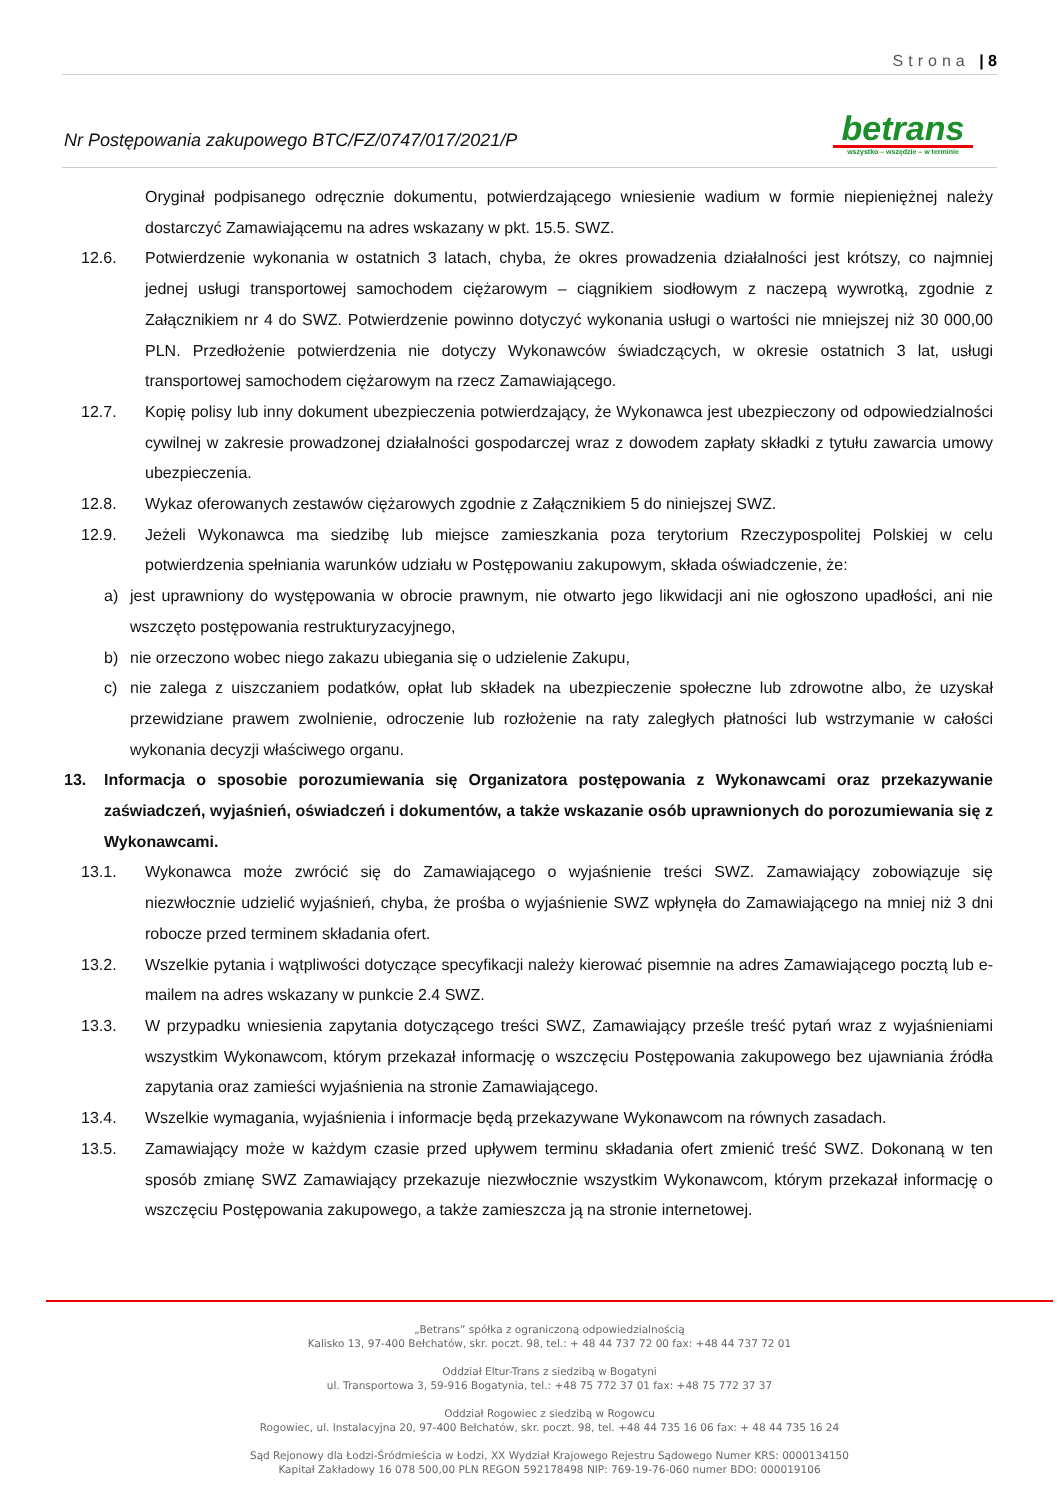Strona | 8
Nr Postępowania zakupowego BTC/FZ/0747/017/2021/P
betrans
wszystko – wszędzie – w terminie
Oryginał podpisanego odręcznie dokumentu, potwierdzającego wniesienie wadium w formie niepieniężnej należy dostarczyć Zamawiającemu na adres wskazany w pkt. 15.5. SWZ.
12.6. Potwierdzenie wykonania w ostatnich 3 latach, chyba, że okres prowadzenia działalności jest krótszy, co najmniej jednej usługi transportowej samochodem ciężarowym – ciągnikiem siodłowym z naczepą wywrotką, zgodnie z Załącznikiem nr 4 do SWZ. Potwierdzenie powinno dotyczyć wykonania usługi o wartości nie mniejszej niż 30 000,00 PLN. Przedłożenie potwierdzenia nie dotyczy Wykonawców świadczących, w okresie ostatnich 3 lat, usługi transportowej samochodem ciężarowym na rzecz Zamawiającego.
12.7. Kopię polisy lub inny dokument ubezpieczenia potwierdzający, że Wykonawca jest ubezpieczony od odpowiedzialności cywilnej w zakresie prowadzonej działalności gospodarczej wraz z dowodem zapłaty składki z tytułu zawarcia umowy ubezpieczenia.
12.8. Wykaz oferowanych zestawów ciężarowych zgodnie z Załącznikiem 5 do niniejszej SWZ.
12.9. Jeżeli Wykonawca ma siedzibę lub miejsce zamieszkania poza terytorium Rzeczypospolitej Polskiej w celu potwierdzenia spełniania warunków udziału w Postępowaniu zakupowym, składa oświadczenie, że:
a) jest uprawniony do występowania w obrocie prawnym, nie otwarto jego likwidacji ani nie ogłoszono upadłości, ani nie wszczęto postępowania restrukturyzacyjnego,
b) nie orzeczono wobec niego zakazu ubiegania się o udzielenie Zakupu,
c) nie zalega z uiszczaniem podatków, opłat lub składek na ubezpieczenie społeczne lub zdrowotne albo, że uzyskał przewidziane prawem zwolnienie, odroczenie lub rozłożenie na raty zaległych płatności lub wstrzymanie w całości wykonania decyzji właściwego organu.
13. Informacja o sposobie porozumiewania się Organizatora postępowania z Wykonawcami oraz przekazywanie zaświadczeń, wyjaśnień, oświadczeń i dokumentów, a także wskazanie osób uprawnionych do porozumiewania się z Wykonawcami.
13.1. Wykonawca może zwrócić się do Zamawiającego o wyjaśnienie treści SWZ. Zamawiający zobowiązuje się niezwłocznie udzielić wyjaśnień, chyba, że prośba o wyjaśnienie SWZ wpłynęła do Zamawiającego na mniej niż 3 dni robocze przed terminem składania ofert.
13.2. Wszelkie pytania i wątpliwości dotyczące specyfikacji należy kierować pisemnie na adres Zamawiającego pocztą lub e-mailem na adres wskazany w punkcie 2.4 SWZ.
13.3. W przypadku wniesienia zapytania dotyczącego treści SWZ, Zamawiający prześle treść pytań wraz z wyjaśnieniami wszystkim Wykonawcom, którym przekazał informację o wszczęciu Postępowania zakupowego bez ujawniania źródła zapytania oraz zamieści wyjaśnienia na stronie Zamawiającego.
13.4. Wszelkie wymagania, wyjaśnienia i informacje będą przekazywane Wykonawcom na równych zasadach.
13.5. Zamawiający może w każdym czasie przed upływem terminu składania ofert zmienić treść SWZ. Dokonaną w ten sposób zmianę SWZ Zamawiający przekazuje niezwłocznie wszystkim Wykonawcom, którym przekazał informację o wszczęciu Postępowania zakupowego, a także zamieszcza ją na stronie internetowej.
„Betrans” spółka z ograniczoną odpowiedzialnością
Kalisko 13, 97-400 Bełchatów, skr. poczt. 98, tel.: + 48 44 737 72 00 fax: +48 44 737 72 01
Oddział Eltur-Trans z siedzibą w Bogatyni
ul. Transportowa 3, 59-916 Bogatynia, tel.: +48 75 772 37 01 fax: +48 75 772 37 37
Oddział Rogowiec z siedzibą w Rogowcu
Rogowiec, ul. Instalacyjna 20, 97-400 Bełchatów, skr. poczt. 98, tel. +48 44 735 16 06 fax: + 48 44 735 16 24
Sąd Rejonowy dla Łodzi-Śródmieścia w Łodzi, XX Wydział Krajowego Rejestru Sądowego Numer KRS: 0000134150
Kapitał Zakładowy 16 078 500,00 PLN REGON 592178498 NIP: 769-19-76-060 numer BDO: 000019106